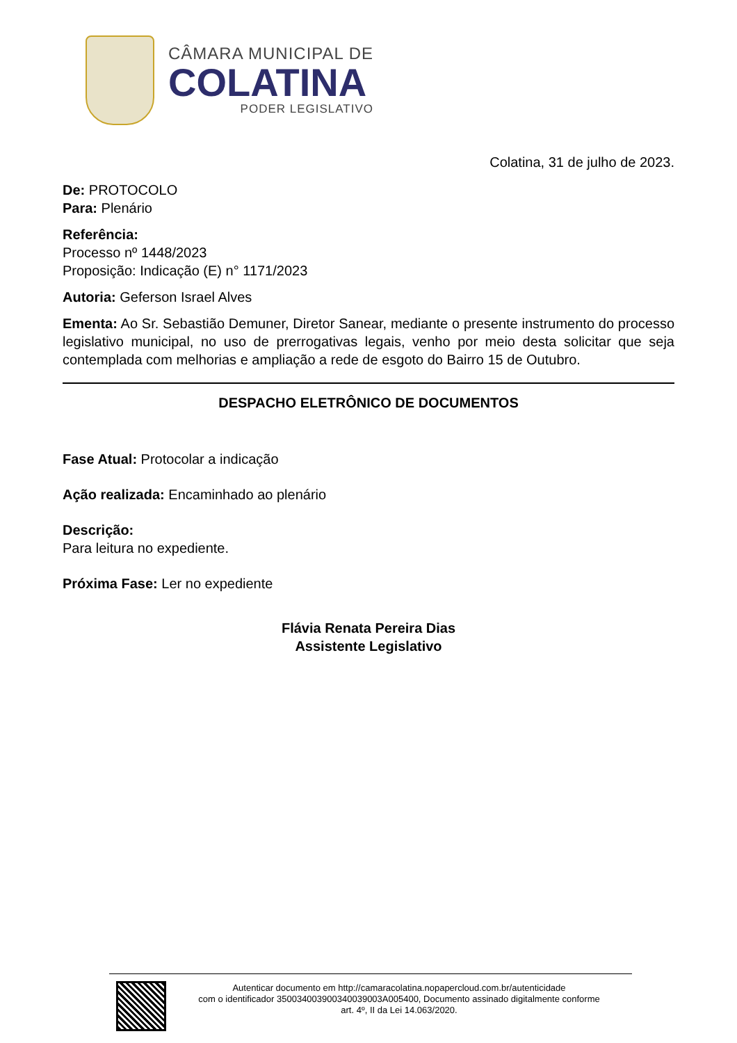CÂMARA MUNICIPAL DE
COLATINA
PODER LEGISLATIVO
Colatina, 31 de julho de 2023.
De: PROTOCOLO
Para: Plenário
Referência:
Processo nº 1448/2023
Proposição: Indicação (E) n° 1171/2023
Autoria: Geferson Israel Alves
Ementa: Ao Sr. Sebastião Demuner, Diretor Sanear, mediante o presente instrumento do processo legislativo municipal, no uso de prerrogativas legais, venho por meio desta solicitar que seja contemplada com melhorias e ampliação a rede de esgoto do Bairro 15 de Outubro.
DESPACHO ELETRÔNICO DE DOCUMENTOS
Fase Atual: Protocolar a indicação
Ação realizada: Encaminhado ao plenário
Descrição:
Para leitura no expediente.
Próxima Fase: Ler no expediente
Flávia Renata Pereira Dias
Assistente Legislativo
Autenticar documento em http://camaracolatina.nopapercloud.com.br/autenticidade
com o identificador 350034003900340039003A005400, Documento assinado digitalmente conforme
art. 4º, II da Lei 14.063/2020.